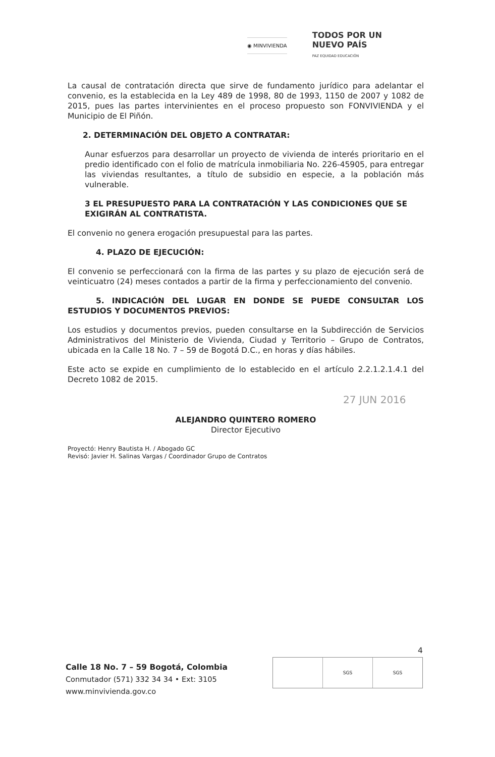◉ MINVIVIENDA
TODOS POR UN
NUEVO PAÍS
PAZ EQUIDAD EDUCACIÓN
La causal de contratación directa que sirve de fundamento jurídico para adelantar el convenio, es la establecida en la Ley 489 de 1998, 80 de 1993, 1150 de 2007 y 1082 de 2015, pues las partes intervinientes en el proceso propuesto son FONVIVIENDA y el Municipio de El Piñón.
2. DETERMINACIÓN DEL OBJETO A CONTRATAR:
Aunar esfuerzos para desarrollar un proyecto de vivienda de interés prioritario en el predio identificado con el folio de matrícula inmobiliaria No. 226-45905, para entregar las viviendas resultantes, a título de subsidio en especie, a la población más vulnerable.
3 EL PRESUPUESTO PARA LA CONTRATACIÓN Y LAS CONDICIONES QUE SE EXIGIRÁN AL CONTRATISTA.
El convenio no genera erogación presupuestal para las partes.
4. PLAZO DE EJECUCIÓN:
El convenio se perfeccionará con la firma de las partes y su plazo de ejecución será de veinticuatro (24) meses contados a partir de la firma y perfeccionamiento del convenio.
5. INDICACIÓN DEL LUGAR EN DONDE SE PUEDE CONSULTAR LOS ESTUDIOS Y DOCUMENTOS PREVIOS:
Los estudios y documentos previos, pueden consultarse en la Subdirección de Servicios Administrativos del Ministerio de Vivienda, Ciudad y Territorio – Grupo de Contratos, ubicada en la Calle 18 No. 7 – 59 de Bogotá D.C., en horas y días hábiles.
Este acto se expide en cumplimiento de lo establecido en el artículo 2.2.1.2.1.4.1 del Decreto 1082 de 2015.
ALEJANDRO QUINTERO ROMERO
Director Ejecutivo
Proyectó: Henry Bautista H. / Abogado GC
Revisó: Javier H. Salinas Vargas / Coordinador Grupo de Contratos
27 JUN 2016
4
Calle 18 No. 7 – 59 Bogotá, Colombia
Conmutador (571) 332 34 34 • Ext: 3105
www.minvivienda.gov.co
SGS SGS